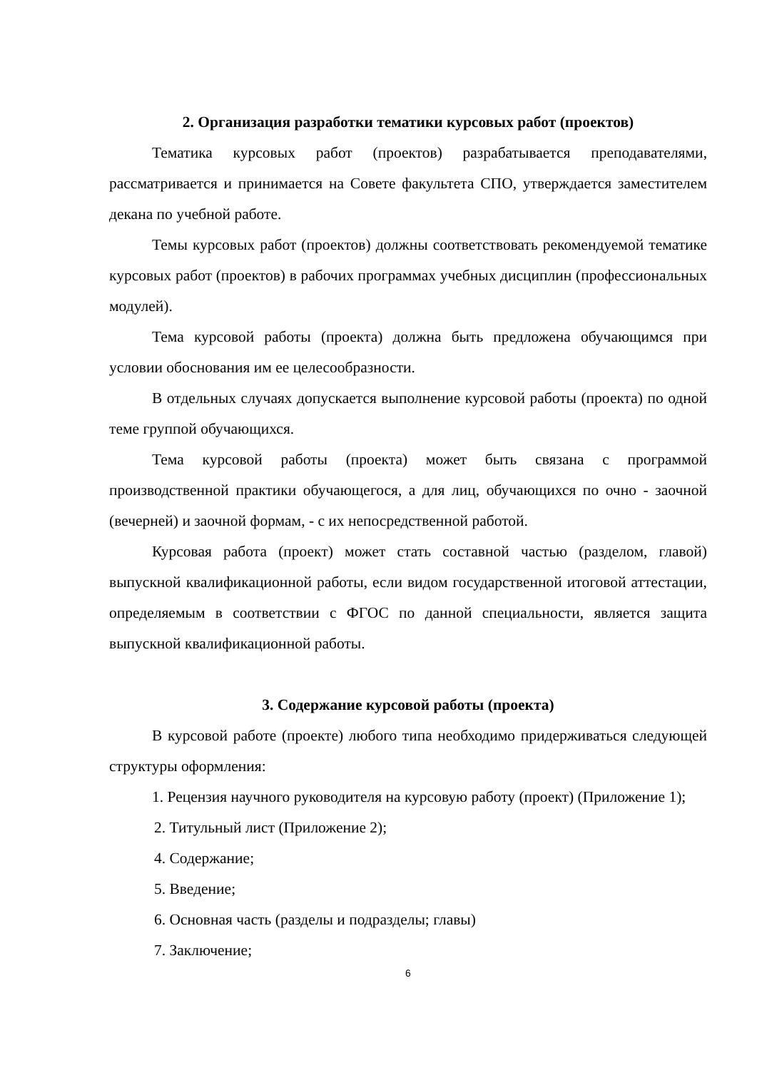2. Организация разработки тематики курсовых работ (проектов)
Тематика курсовых работ (проектов) разрабатывается преподавателями, рассматривается и принимается на Совете факультета СПО, утверждается заместителем декана по учебной работе.
Темы курсовых работ (проектов) должны соответствовать рекомендуемой тематике курсовых работ (проектов) в рабочих программах учебных дисциплин (профессиональных модулей).
Тема курсовой работы (проекта) должна быть предложена обучающимся при условии обоснования им ее целесообразности.
В отдельных случаях допускается выполнение курсовой работы (проекта) по одной теме группой обучающихся.
Тема курсовой работы (проекта) может быть связана с программой производственной практики обучающегося, а для лиц, обучающихся по очно - заочной (вечерней) и заочной формам, - с их непосредственной работой.
Курсовая работа (проект) может стать составной частью (разделом, главой) выпускной квалификационной работы, если видом государственной итоговой аттестации, определяемым в соответствии с ФГОС по данной специальности, является защита выпускной квалификационной работы.
3. Содержание курсовой работы (проекта)
В курсовой работе (проекте) любого типа необходимо придерживаться следующей структуры оформления:
1. Рецензия научного руководителя на курсовую работу (проект) (Приложение 1);
2. Титульный лист (Приложение 2);
4. Содержание;
5. Введение;
6. Основная часть (разделы и подразделы; главы)
7. Заключение;
6